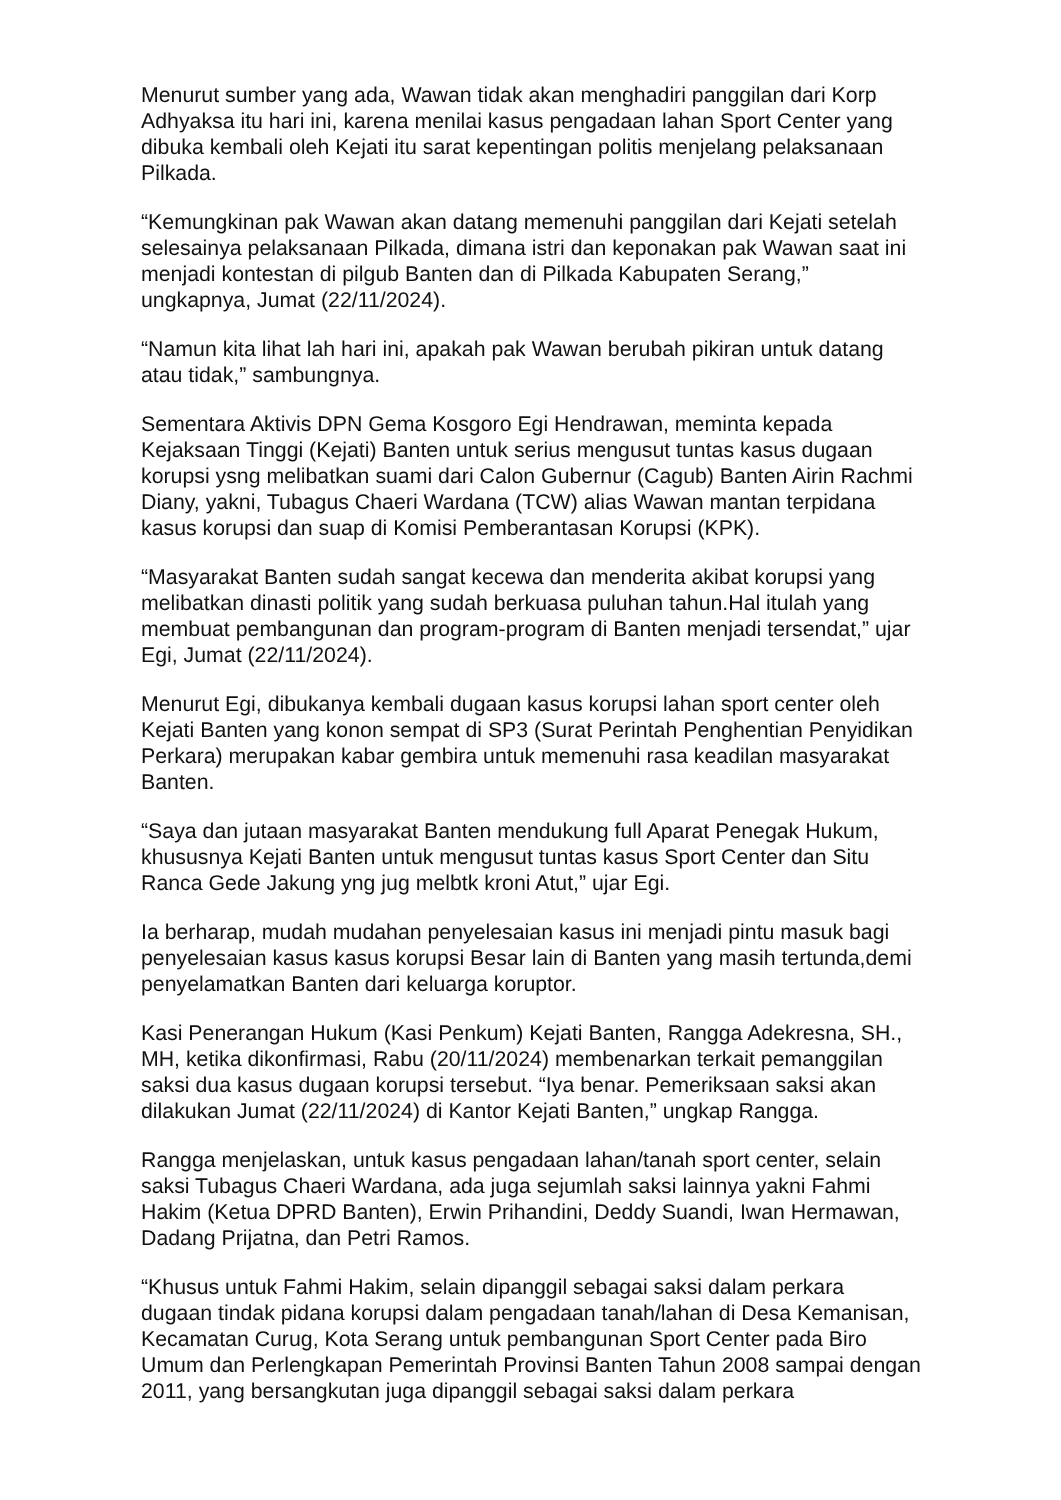Menurut sumber yang ada, Wawan tidak akan menghadiri panggilan dari Korp Adhyaksa itu hari ini, karena menilai kasus pengadaan lahan Sport Center yang dibuka kembali oleh Kejati itu sarat kepentingan politis menjelang pelaksanaan Pilkada.
“Kemungkinan pak Wawan akan datang memenuhi panggilan dari Kejati setelah selesainya pelaksanaan Pilkada, dimana istri dan keponakan pak Wawan saat ini menjadi kontestan di pilgub Banten dan di Pilkada Kabupaten Serang,” ungkapnya, Jumat (22/11/2024).
“Namun kita lihat lah hari ini, apakah pak Wawan berubah pikiran untuk datang atau tidak,” sambungnya.
Sementara Aktivis DPN Gema Kosgoro Egi Hendrawan, meminta kepada Kejaksaan Tinggi (Kejati) Banten untuk serius mengusut tuntas kasus dugaan korupsi ysng melibatkan suami dari Calon Gubernur (Cagub) Banten Airin Rachmi Diany, yakni, Tubagus Chaeri Wardana (TCW) alias Wawan mantan terpidana kasus korupsi dan suap di Komisi Pemberantasan Korupsi (KPK).
“Masyarakat Banten sudah sangat kecewa dan menderita akibat korupsi yang melibatkan dinasti politik yang sudah berkuasa puluhan tahun.Hal itulah yang membuat pembangunan dan program-program di Banten menjadi tersendat,” ujar Egi, Jumat (22/11/2024).
Menurut Egi, dibukanya kembali dugaan kasus korupsi lahan sport center oleh Kejati Banten yang konon sempat di SP3 (Surat Perintah Penghentian Penyidikan Perkara) merupakan kabar gembira untuk memenuhi rasa keadilan masyarakat Banten.
“Saya dan jutaan masyarakat Banten mendukung full Aparat Penegak Hukum, khususnya Kejati Banten untuk mengusut tuntas kasus Sport Center dan Situ Ranca Gede Jakung yng jug melbtk kroni Atut,” ujar Egi.
Ia berharap, mudah mudahan penyelesaian kasus ini menjadi pintu masuk bagi penyelesaian kasus kasus korupsi Besar lain di Banten yang masih tertunda,demi penyelamatkan Banten dari keluarga koruptor.
Kasi Penerangan Hukum (Kasi Penkum) Kejati Banten, Rangga Adekresna, SH., MH, ketika dikonfirmasi, Rabu (20/11/2024) membenarkan terkait pemanggilan saksi dua kasus dugaan korupsi tersebut. “Iya benar. Pemeriksaan saksi akan dilakukan Jumat (22/11/2024) di Kantor Kejati Banten,” ungkap Rangga.
Rangga menjelaskan, untuk kasus pengadaan lahan/tanah sport center, selain saksi Tubagus Chaeri Wardana, ada juga sejumlah saksi lainnya yakni Fahmi Hakim (Ketua DPRD Banten), Erwin Prihandini, Deddy Suandi, Iwan Hermawan, Dadang Prijatna, dan Petri Ramos.
“Khusus untuk Fahmi Hakim, selain dipanggil sebagai saksi dalam perkara dugaan tindak pidana korupsi dalam pengadaan tanah/lahan di Desa Kemanisan, Kecamatan Curug, Kota Serang untuk pembangunan Sport Center pada Biro Umum dan Perlengkapan Pemerintah Provinsi Banten Tahun 2008 sampai dengan 2011, yang bersangkutan juga dipanggil sebagai saksi dalam perkara